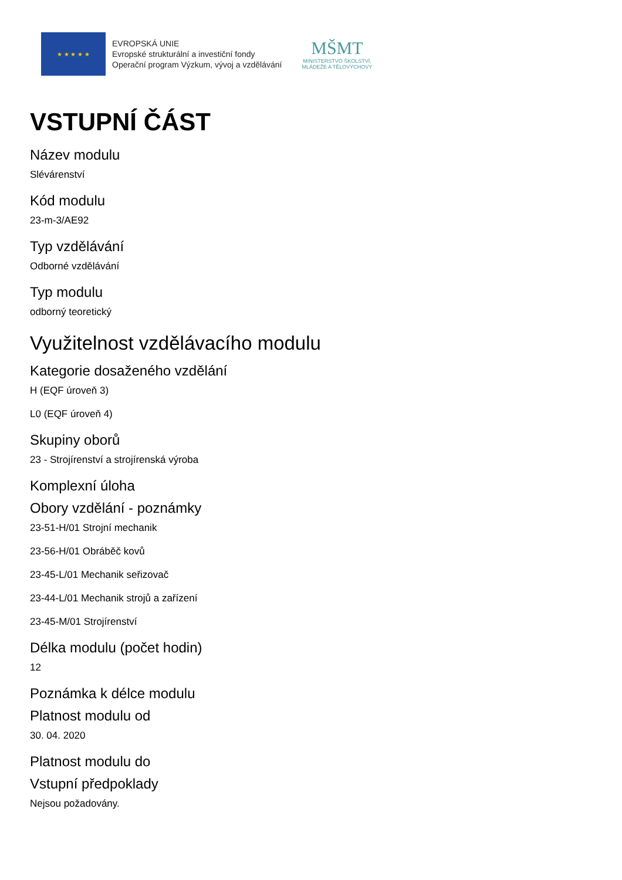★ ★ ★ ★ ★
EVROPSKÁ UNIE
Evropské strukturální a investiční fondy
Operační program Výzkum, vývoj a vzdělávání
MŠMT
MINISTERSTVO ŠKOLSTVÍ,
MLÁDEŽE A TĚLOVÝCHOVY
VSTUPNÍ ČÁST
Název modulu
Slévárenství
Kód modulu
23-m-3/AE92
Typ vzdělávání
Odborné vzdělávání
Typ modulu
odborný teoretický
Využitelnost vzdělávacího modulu
Kategorie dosaženého vzdělání
H (EQF úroveň 3)
L0 (EQF úroveň 4)
Skupiny oborů
23 - Strojírenství a strojírenská výroba
Komplexní úloha
Obory vzdělání - poznámky
23-51-H/01 Strojní mechanik
23-56-H/01 Obráběč kovů
23-45-L/01 Mechanik seřizovač
23-44-L/01 Mechanik strojů a zařízení
23-45-M/01 Strojírenství
Délka modulu (počet hodin)
12
Poznámka k délce modulu
Platnost modulu od
30. 04. 2020
Platnost modulu do
Vstupní předpoklady
Nejsou požadovány.